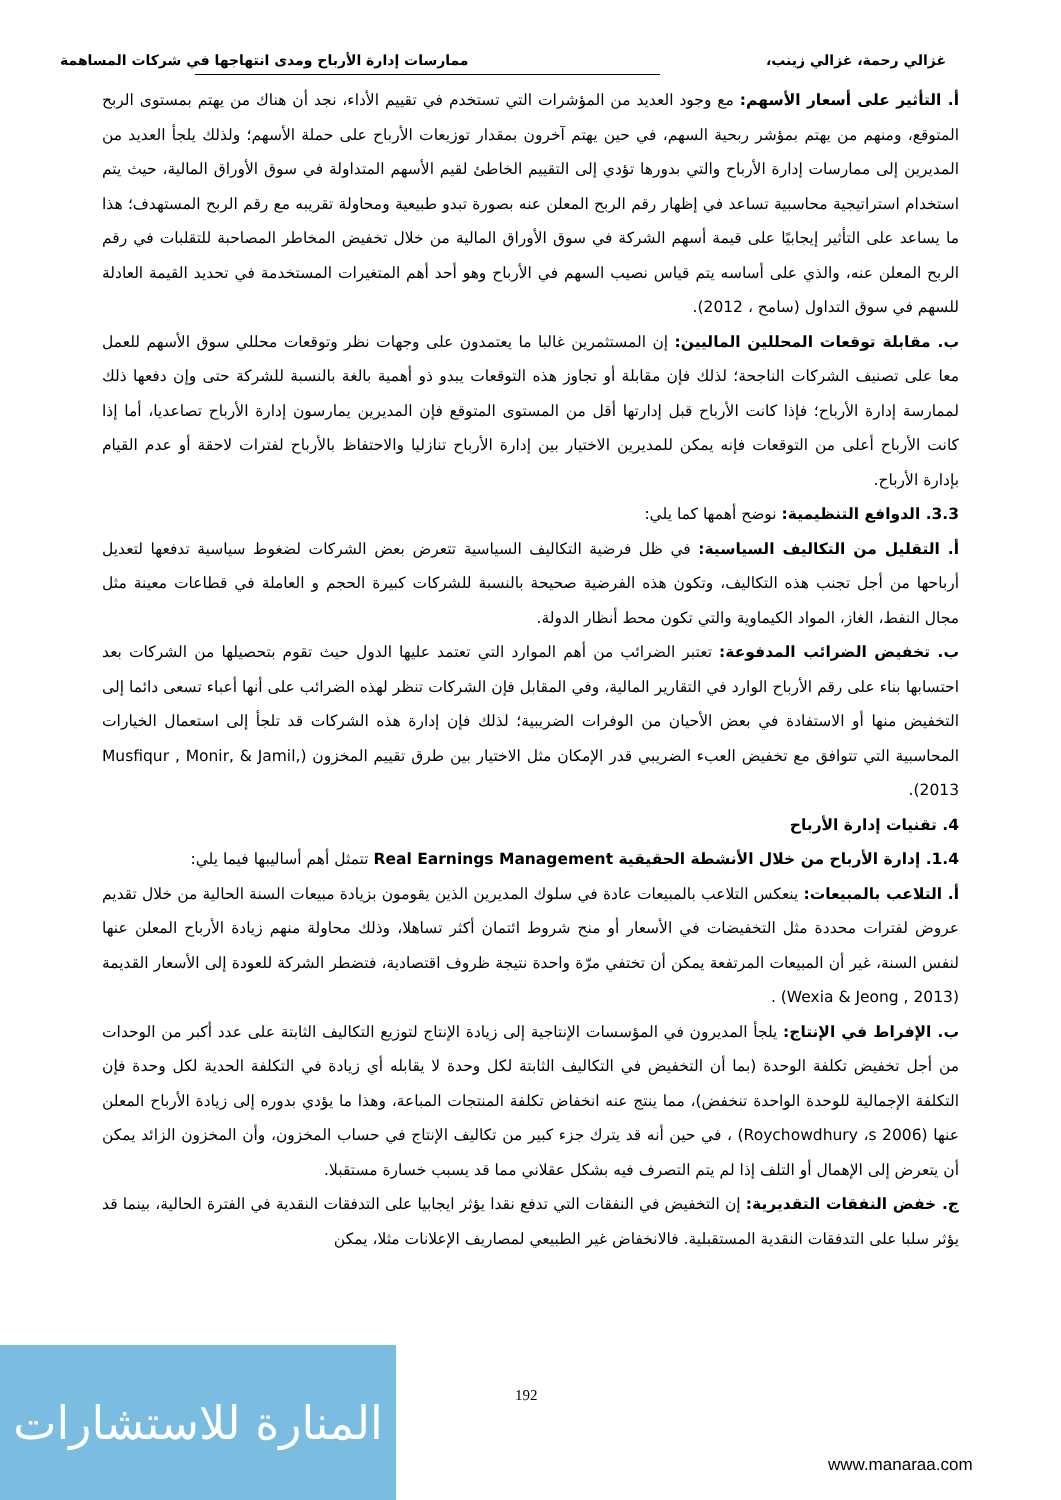غزالي رحمة، غزالي زينب، ممارسات إدارة الأرباح ومدى انتهاجها في شركات المساهمة
أ. التأثير على أسعار الأسهم: مع وجود العديد من المؤشرات التي تستخدم في تقييم الأداء، نجد أن هناك من يهتم بمستوى الربح المتوقع، ومنهم من يهتم بمؤشر ربحية السهم، في حين يهتم آخرون بمقدار توزيعات الأرباح على حملة الأسهم؛ ولذلك يلجأ العديد من المديرين إلى ممارسات إدارة الأرباح والتي بدورها تؤدي إلى التقييم الخاطئ لقيم الأسهم المتداولة في سوق الأوراق المالية، حيث يتم استخدام استراتيجية محاسبية تساعد في إظهار رقم الربح المعلن عنه بصورة تبدو طبيعية ومحاولة تقريبه مع رقم الربح المستهدف؛ هذا ما يساعد على التأثير إيجابيًا على قيمة أسهم الشركة في سوق الأوراق المالية من خلال تخفيض المخاطر المصاحبة للتقلبات في رقم الربح المعلن عنه، والذي على أساسه يتم قياس نصيب السهم في الأرباح وهو أحد أهم المتغيرات المستخدمة في تحديد القيمة العادلة للسهم في سوق التداول (سامح ، 2012).
ب. مقابلة توقعات المحللين الماليين: إن المستثمرين غالبا ما يعتمدون على وجهات نظر وتوقعات محللي سوق الأسهم للعمل معا على تصنيف الشركات الناجحة؛ لذلك فإن مقابلة أو تجاوز هذه التوقعات يبدو ذو أهمية بالغة بالنسبة للشركة حتى وإن دفعها ذلك لممارسة إدارة الأرباح؛ فإذا كانت الأرباح قبل إدارتها أقل من المستوى المتوقع فإن المديرين يمارسون إدارة الأرباح تصاعديا، أما إذا كانت الأرباح أعلى من التوقعات فإنه يمكن للمديرين الاختيار بين إدارة الأرباح تنازليا والاحتفاظ بالأرباح لفترات لاحقة أو عدم القيام بإدارة الأرباح.
3.3. الدوافع التنظيمية: نوضح أهمها كما يلي:
أ. التقليل من التكاليف السياسية: في ظل فرضية التكاليف السياسية تتعرض بعض الشركات لضغوط سياسية تدفعها لتعديل أرباحها من أجل تجنب هذه التكاليف، وتكون هذه الفرضية صحيحة بالنسبة للشركات كبيرة الحجم و العاملة في قطاعات معينة مثل مجال النفط، الغاز، المواد الكيماوية والتي تكون محط أنظار الدولة.
ب. تخفيض الضرائب المدفوعة: تعتبر الضرائب من أهم الموارد التي تعتمد عليها الدول حيث تقوم بتحصيلها من الشركات بعد احتسابها بناء على رقم الأرباح الوارد في التقارير المالية، وفي المقابل فإن الشركات تنظر لهذه الضرائب على أنها أعباء تسعى دائما إلى التخفيض منها أو الاستفادة في بعض الأحيان من الوفرات الضريبية؛ لذلك فإن إدارة هذه الشركات قد تلجأ إلى استعمال الخيارات المحاسبية التي تتوافق مع تخفيض العبء الضريبي قدر الإمكان مثل الاختيار بين طرق تقييم المخزون (Musfiqur , Monir, & Jamil, 2013).
4. تقنيات إدارة الأرباح
1.4. إدارة الأرباح من خلال الأنشطة الحقيقية Real Earnings Management تتمثل أهم أساليبها فيما يلي:
أ. التلاعب بالمبيعات: ينعكس التلاعب بالمبيعات عادة في سلوك المديرين الذين يقومون بزيادة مبيعات السنة الحالية من خلال تقديم عروض لفترات محددة مثل التخفيضات في الأسعار أو منح شروط ائتمان أكثر تساهلا، وذلك محاولة منهم زيادة الأرباح المعلن عنها لنفس السنة، غير أن المبيعات المرتفعة يمكن أن تختفي مرّة واحدة نتيجة ظروف اقتصادية، فتضطر الشركة للعودة إلى الأسعار القديمة (Wexia & Jeong , 2013) .
ب. الإفراط في الإنتاج: يلجأ المديرون في المؤسسات الإنتاجية إلى زيادة الإنتاج لتوزيع التكاليف الثابتة على عدد أكبر من الوحدات من أجل تخفيض تكلفة الوحدة (بما أن التخفيض في التكاليف الثابتة لكل وحدة لا يقابله أي زيادة في التكلفة الحدية لكل وحدة فإن التكلفة الإجمالية للوحدة الواحدة تنخفض)، مما ينتج عنه انخفاض تكلفة المنتجات المباعة، وهذا ما يؤدي بدوره إلى زيادة الأرباح المعلن عنها (Roychowdhury ،s 2006) ، في حين أنه قد يترك جزء كبير من تكاليف الإنتاج في حساب المخزون، وأن المخزون الزائد يمكن أن يتعرض إلى الإهمال أو التلف إذا لم يتم التصرف فيه بشكل عقلاني مما قد يسبب خسارة مستقبلا.
ج. خفض النفقات التقديرية: إن التخفيض في النفقات التي تدفع نقدا يؤثر ايجابيا على التدفقات النقدية في الفترة الحالية، بينما قد يؤثر سلبا على التدفقات النقدية المستقبلية. فالانخفاض غير الطبيعي لمصاريف الإعلانات مثلا، يمكن
192
المنارة للاستشارات
www.manaraa.com